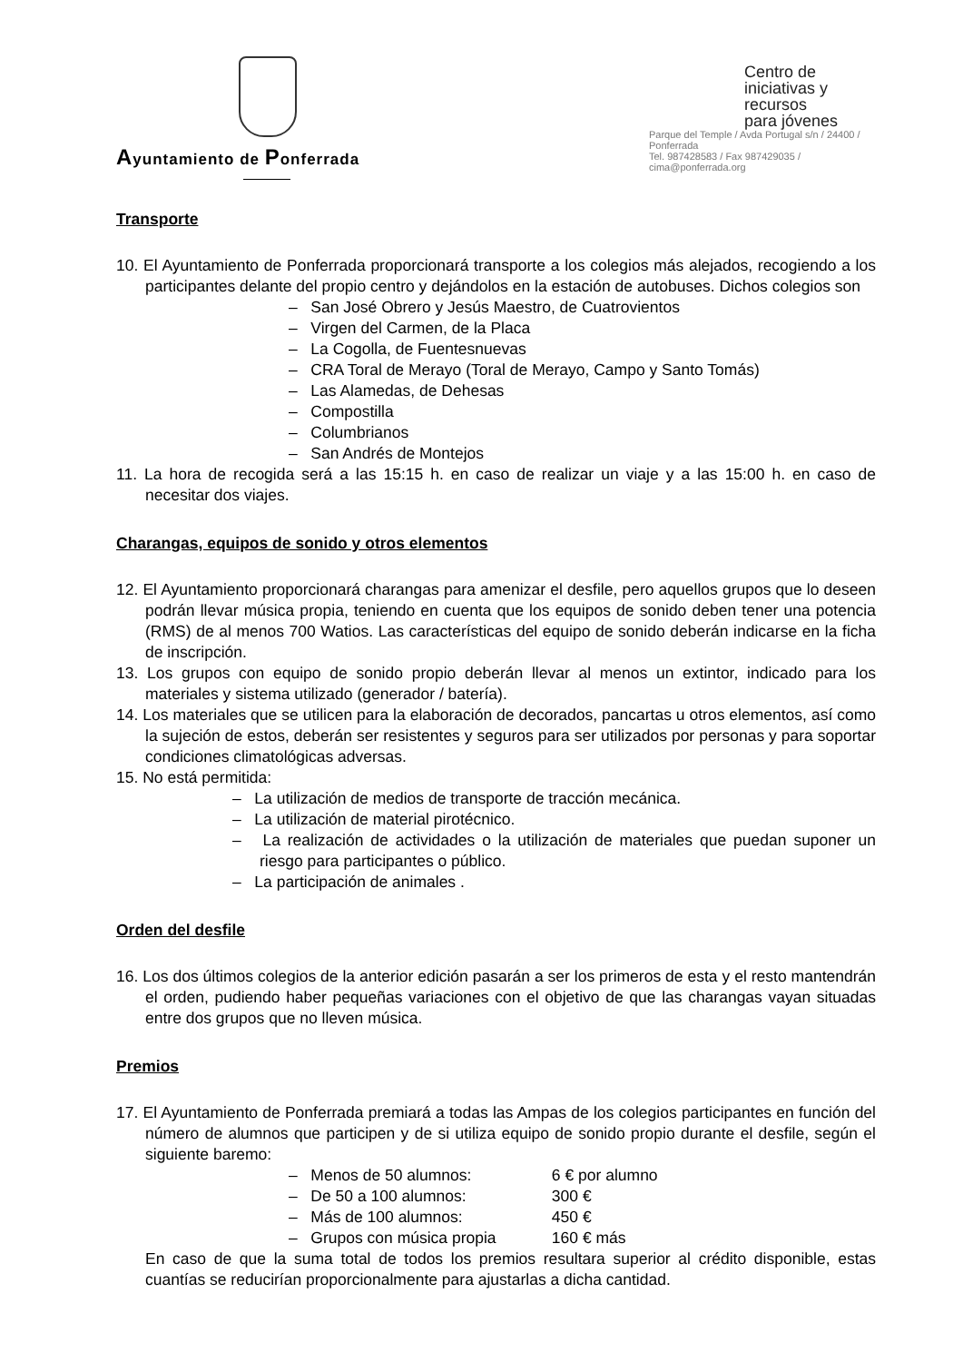Ayuntamiento de Ponferrada
Centro de
iniciativas y recursos
para jóvenes
Parque del Temple / Avda Portugal s/n / 24400 / Ponferrada
Tel. 987428583 / Fax 987429035 / cima@ponferrada.org
Transporte
10. El Ayuntamiento de Ponferrada proporcionará transporte a los colegios más alejados, recogiendo a los participantes delante del propio centro y dejándolos en la estación de autobuses. Dichos colegios son
– San José Obrero y Jesús Maestro, de Cuatrovientos
– Virgen del Carmen, de la Placa
– La Cogolla, de Fuentesnuevas
– CRA Toral de Merayo (Toral de Merayo, Campo y Santo Tomás)
– Las Alamedas, de Dehesas
– Compostilla
– Columbrianos
– San Andrés de Montejos
11. La hora de recogida será a las 15:15 h. en caso de realizar un viaje y a las 15:00 h. en caso de necesitar dos viajes.
Charangas, equipos de sonido y otros elementos
12. El Ayuntamiento proporcionará charangas para amenizar el desfile, pero aquellos grupos que lo deseen podrán llevar música propia, teniendo en cuenta que los equipos de sonido deben tener una potencia (RMS) de al menos 700 Watios. Las características del equipo de sonido deberán indicarse en la ficha de inscripción.
13. Los grupos con equipo de sonido propio deberán llevar al menos un extintor, indicado para los materiales y sistema utilizado (generador / batería).
14. Los materiales que se utilicen para la elaboración de decorados, pancartas u otros elementos, así como la sujeción de estos, deberán ser resistentes y seguros para ser utilizados por personas y para soportar condiciones climatológicas adversas.
15. No está permitida:
– La utilización de medios de transporte de tracción mecánica.
– La utilización de material pirotécnico.
– La realización de actividades o la utilización de materiales que puedan suponer un riesgo para participantes o público.
– La participación de animales .
Orden del desfile
16. Los dos últimos colegios de la anterior edición pasarán a ser los primeros de esta y el resto mantendrán el orden, pudiendo haber pequeñas variaciones con el objetivo de que las charangas vayan situadas entre dos grupos que no lleven música.
Premios
17. El Ayuntamiento de Ponferrada premiará a todas las Ampas de los colegios participantes en función del número de alumnos que participen y de si utiliza equipo de sonido propio durante el desfile, según el siguiente baremo:
– Menos de 50 alumnos: 6 € por alumno
– De 50 a 100 alumnos: 300 €
– Más de 100 alumnos: 450 €
– Grupos con música propia 160 € más
En caso de que la suma total de todos los premios resultara superior al crédito disponible, estas cuantías se reducirían proporcionalmente para ajustarlas a dicha cantidad.